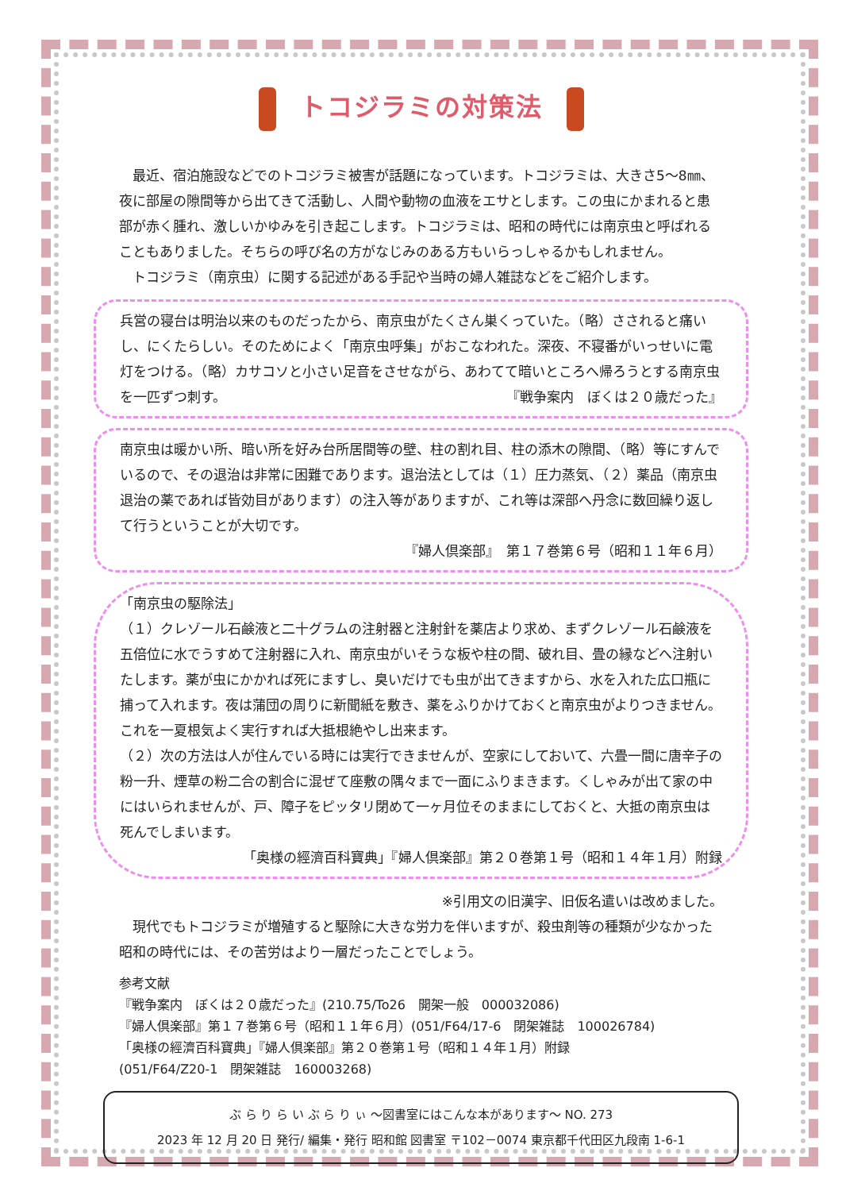トコジラミの対策法
最近、宿泊施設などでのトコジラミ被害が話題になっています。トコジラミは、大きさ5～8㎜、夜に部屋の隙間等から出てきて活動し、人間や動物の血液をエサとします。この虫にかまれると患部が赤く腫れ、激しいかゆみを引き起こします。トコジラミは、昭和の時代には南京虫と呼ばれることもありました。そちらの呼び名の方がなじみのある方もいらっしゃるかもしれません。
トコジラミ（南京虫）に関する記述がある手記や当時の婦人雑誌などをご紹介します。
兵営の寝台は明治以来のものだったから、南京虫がたくさん巣くっていた。（略）さされると痛いし、にくたらしい。そのためによく「南京虫呼集」がおこなわれた。深夜、不寝番がいっせいに電灯をつける。（略）カサコソと小さい足音をさせながら、あわてて暗いところへ帰ろうとする南京虫を一匹ずつ刺す。 『戦争案内　ぼくは２０歳だった』
南京虫は暖かい所、暗い所を好み台所居間等の壁、柱の割れ目、柱の添木の隙間、（略）等にすんでいるので、その退治は非常に困難であります。退治法としては（１）圧力蒸気、（２）薬品（南京虫退治の薬であれば皆効目があります）の注入等がありますが、これ等は深部へ丹念に数回繰り返して行うということが大切です。
『婦人倶楽部』　第１７巻第６号（昭和１１年６月）
「南京虫の駆除法」
（１）クレゾール石鹸液と二十グラムの注射器と注射針を薬店より求め、まずクレゾール石鹸液を五倍位に水でうすめて注射器に入れ、南京虫がいそうな板や柱の間、破れ目、畳の縁などへ注射いたします。薬が虫にかかれば死にますし、臭いだけでも虫が出てきますから、水を入れた広口瓶に捕って入れます。夜は蒲団の周りに新聞紙を敷き、薬をふりかけておくと南京虫がよりつきません。これを一夏根気よく実行すれば大抵根絶やし出来ます。
（２）次の方法は人が住んでいる時には実行できませんが、空家にしておいて、六畳一間に唐辛子の粉一升、煙草の粉二合の割合に混ぜて座敷の隅々まで一面にふりまきます。くしゃみが出て家の中にはいられませんが、戸、障子をピッタリ閉めて一ヶ月位そのままにしておくと、大抵の南京虫は死んでしまいます。
「奥様の經濟百科寶典」『婦人倶楽部』第２０巻第１号（昭和１４年１月）附録
※引用文の旧漢字、旧仮名遣いは改めました。
現代でもトコジラミが増殖すると駆除に大きな労力を伴いますが、殺虫剤等の種類が少なかった昭和の時代には、その苦労はより一層だったことでしょう。
参考文献
『戦争案内　ぼくは２０歳だった』(210.75/To26　開架一般　000032086)
『婦人倶楽部』第１７巻第６号（昭和１１年６月）(051/F64/17-6　閉架雑誌　100026784)
「奥様の經濟百科寶典」『婦人倶楽部』第２０巻第１号（昭和１４年１月）附録
(051/F64/Z20-1　閉架雑誌　160003268)
ぶ ら り ら い ぶ ら り ぃ ～図書室にはこんな本があります～ NO. 273
2023 年 12 月 20 日 発行/ 編集・発行 昭和館 図書室 〒102－0074 東京都千代田区九段南 1-6-1